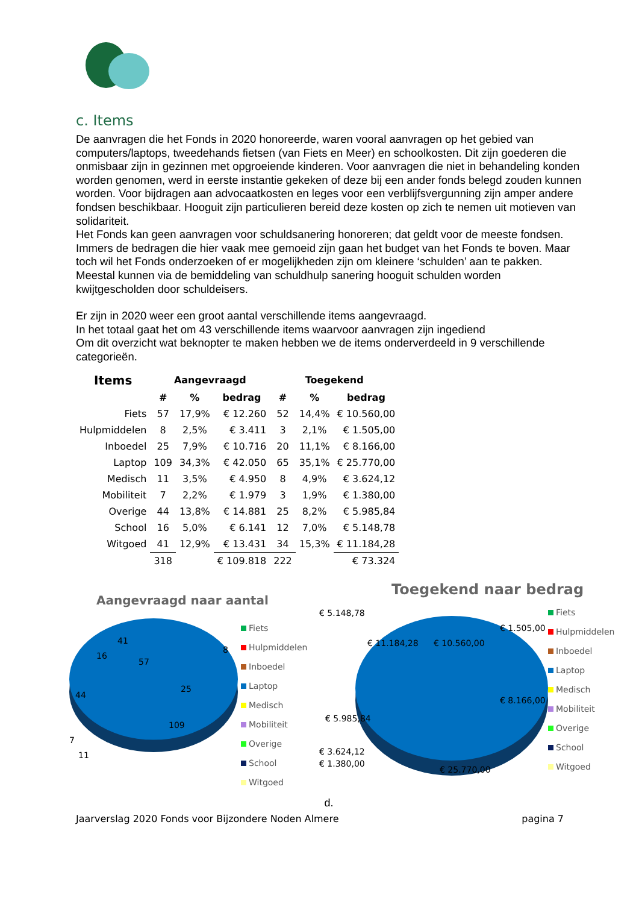c. Items
De aanvragen die het Fonds in 2020 honoreerde, waren vooral aanvragen op het gebied van computers/laptops, tweedehands fietsen (van Fiets en Meer) en schoolkosten. Dit zijn goederen die onmisbaar zijn in gezinnen met opgroeiende kinderen. Voor aanvragen die niet in behandeling konden worden genomen, werd in eerste instantie gekeken of deze bij een ander fonds belegd zouden kunnen worden. Voor bijdragen aan advocaatkosten en leges voor een verblijfsvergunning zijn amper andere fondsen beschikbaar. Hooguit zijn particulieren bereid deze kosten op zich te nemen uit motieven van solidariteit.
Het Fonds kan geen aanvragen voor schuldsanering honoreren; dat geldt voor de meeste fondsen. Immers de bedragen die hier vaak mee gemoeid zijn gaan het budget van het Fonds te boven. Maar toch wil het Fonds onderzoeken of er mogelijkheden zijn om kleinere ‘schulden’ aan te pakken.
Meestal kunnen via de bemiddeling van schuldhulp sanering hooguit schulden worden kwijtgescholden door schuldeisers.
Er zijn in 2020 weer een groot aantal verschillende items aangevraagd.
In het totaal gaat het om 43 verschillende items waarvoor aanvragen zijn ingediend
Om dit overzicht wat beknopter te maken hebben we de items onderverdeeld in 9 verschillende categorieën.
| Items | Aangevraagd | | | Toegekend | | |
| --- | --- | --- | --- | --- | --- | --- |
| | # | % | bedrag | # | % | bedrag |
| Fiets | 57 | 17,9% | € 12.260 | 52 | 14,4% | € 10.560,00 |
| Hulpmiddelen | 8 | 2,5% | € 3.411 | 3 | 2,1% | € 1.505,00 |
| Inboedel | 25 | 7,9% | € 10.716 | 20 | 11,1% | € 8.166,00 |
| Laptop | 109 | 34,3% | € 42.050 | 65 | 35,1% | € 25.770,00 |
| Medisch | 11 | 3,5% | € 4.950 | 8 | 4,9% | € 3.624,12 |
| Mobiliteit | 7 | 2,2% | € 1.979 | 3 | 1,9% | € 1.380,00 |
| Overige | 44 | 13,8% | € 14.881 | 25 | 8,2% | € 5.985,84 |
| School | 16 | 5,0% | € 6.141 | 12 | 7,0% | € 5.148,78 |
| Witgoed | 41 | 12,9% | € 13.431 | 34 | 15,3% | € 11.184,28 |
| | 318 | | € 109.818 | 222 | | € 73.324 |
Aangevraagd naar aantal
57
25
109
44
41
16
7
11
8
Fiets
Hulpmiddelen
Inboedel
Laptop
Medisch
Mobiliteit
Overige
School
Witgoed
Toegekend naar bedrag
€ 5.148,78
€ 11.184,28
€ 10.560,00
€ 1.505,00
€ 8.166,00
€ 5.985,84
€ 25.770,00
€ 3.624,12
€ 1.380,00
Fiets
Hulpmiddelen
Inboedel
Laptop
Medisch
Mobiliteit
Overige
School
Witgoed
d.
Jaarverslag 2020 Fonds voor Bijzondere Noden Almere pagina 7